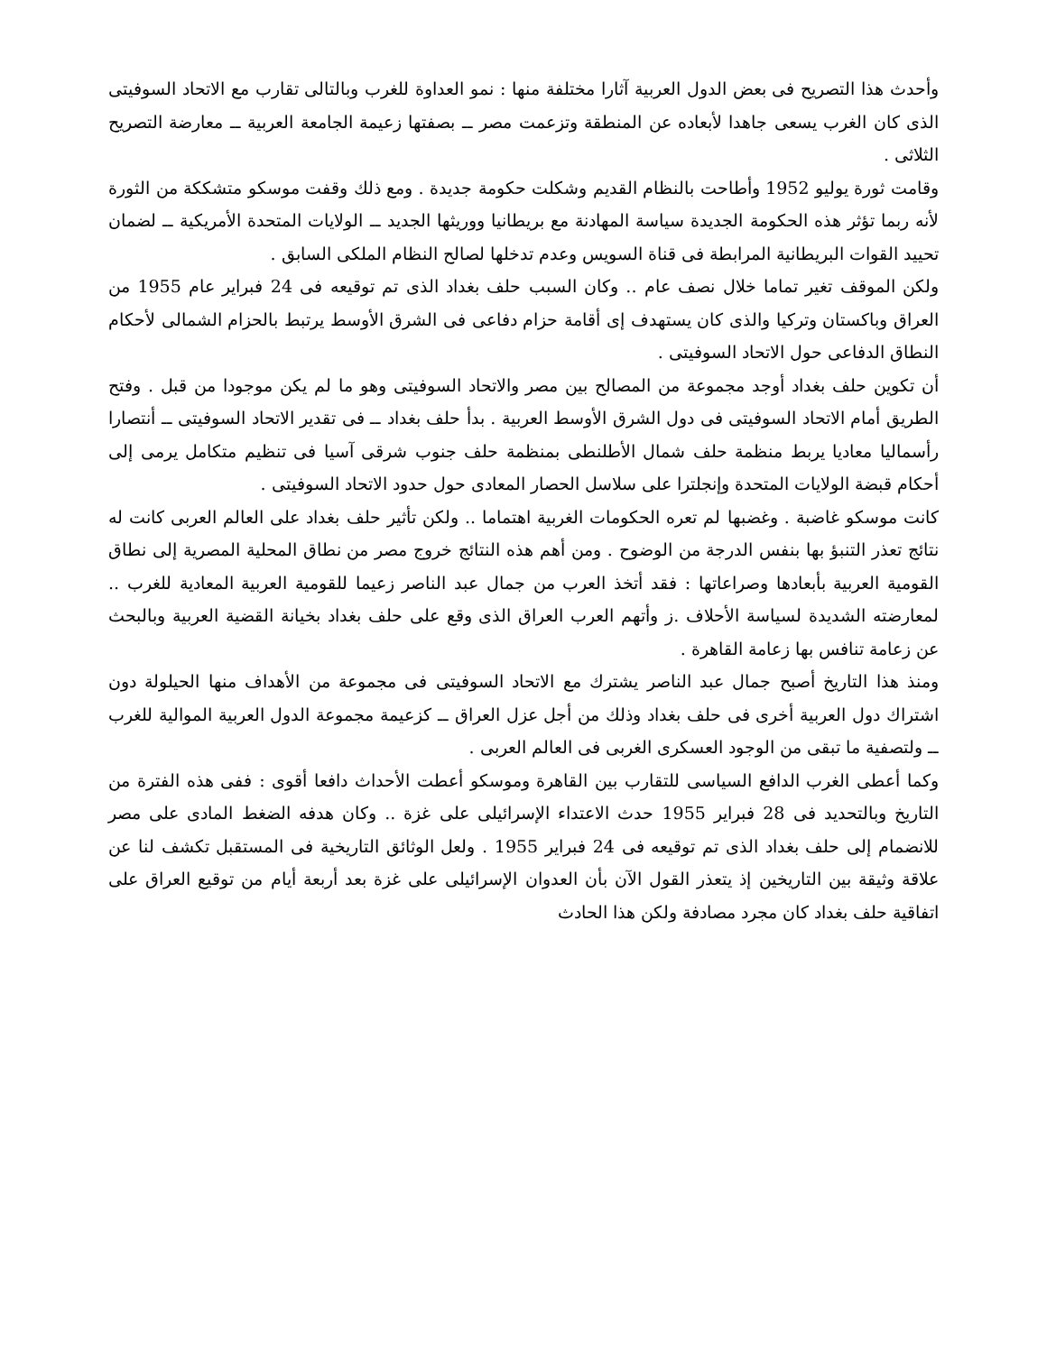وأحدث هذا التصريح فى بعض الدول العربية آثارا مختلفة منها : نمو العداوة للغرب وبالتالى تقارب مع الاتحاد السوفيتى الذى كان الغرب يسعى جاهدا لأبعاده عن المنطقة وتزعمت مصر ــ بصفتها زعيمة الجامعة العربية ــ معارضة التصريح الثلاثى .
وقامت ثورة يوليو 1952 وأطاحت بالنظام القديم وشكلت حكومة جديدة . ومع ذلك وقفت موسكو متشككة من الثورة لأنه ربما تؤثر هذه الحكومة الجديدة سياسة المهادنة مع بريطانيا ووريثها الجديد ــ الولايات المتحدة الأمريكية ــ لضمان تحييد القوات البريطانية المرابطة فى قناة السويس وعدم تدخلها لصالح النظام الملكى السابق .
ولكن الموقف تغير تماما خلال نصف عام .. وكان السبب حلف بغداد الذى تم توقيعه فى 24 فبراير عام 1955 من العراق وباكستان وتركيا والذى كان يستهدف إى أقامة حزام دفاعى فى الشرق الأوسط يرتبط بالحزام الشمالى لأحكام النطاق الدفاعى حول الاتحاد السوفيتى .
أن تكوين حلف بغداد أوجد مجموعة من المصالح بين مصر والاتحاد السوفيتى وهو ما لم يكن موجودا من قبل . وفتح الطريق أمام الاتحاد السوفيتى فى دول الشرق الأوسط العربية . بدأ حلف بغداد ــ فى تقدير الاتحاد السوفيتى ــ أنتصارا رأسماليا معاديا يربط منظمة حلف شمال الأطلنطى بمنظمة حلف جنوب شرقى آسيا فى تنظيم متكامل يرمى إلى أحكام قبضة الولايات المتحدة وإنجلترا على سلاسل الحصار المعادى حول حدود الاتحاد السوفيتى .
كانت موسكو غاضبة . وغضبها لم تعره الحكومات الغربية اهتماما .. ولكن تأثير حلف بغداد على العالم العربى كانت له نتائج تعذر التنبؤ بها بنفس الدرجة من الوضوح . ومن أهم هذه النتائج خروج مصر من نطاق المحلية المصرية إلى نطاق القومية العربية بأبعادها وصراعاتها : فقد أتخذ العرب من جمال عبد الناصر زعيما للقومية العربية المعادية للغرب .. لمعارضته الشديدة لسياسة الأحلاف .ز وأتهم العرب العراق الذى وقع على حلف بغداد بخيانة القضية العربية وبالبحث عن زعامة تنافس بها زعامة القاهرة .
ومنذ هذا التاريخ أصبح جمال عبد الناصر يشترك مع الاتحاد السوفيتى فى مجموعة من الأهداف منها الحيلولة دون اشتراك دول العربية أخرى فى حلف بغداد وذلك من أجل عزل العراق ــ كزعيمة مجموعة الدول العربية الموالية للغرب ــ ولتصفية ما تبقى من الوجود العسكرى الغربى فى العالم العربى .
وكما أعطى الغرب الدافع السياسى للتقارب بين القاهرة وموسكو أعطت الأحداث دافعا أقوى : ففى هذه الفترة من التاريخ وبالتحديد فى 28 فبراير 1955 حدث الاعتداء الإسرائيلى على غزة .. وكان هدفه الضغط المادى على مصر للانضمام إلى حلف بغداد الذى تم توقيعه فى 24 فبراير 1955 . ولعل الوثائق التاريخية فى المستقبل تكشف لنا عن علاقة وثيقة بين التاريخين إذ يتعذر القول الآن بأن العدوان الإسرائيلى على غزة بعد أربعة أيام من توقيع العراق على اتفاقية حلف بغداد كان مجرد مصادفة ولكن هذا الحادث